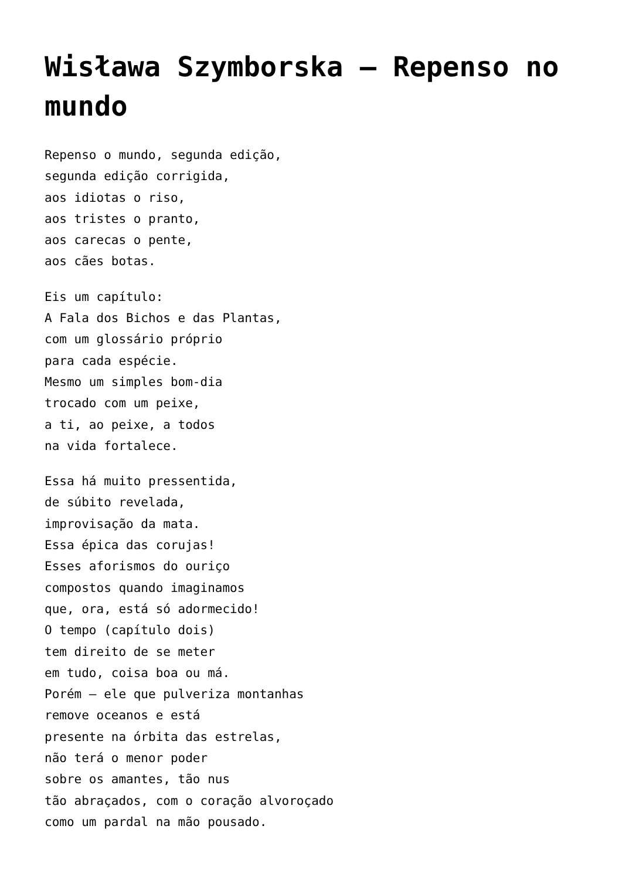Wisława Szymborska – Repenso no mundo
Repenso o mundo, segunda edição,
segunda edição corrigida,
aos idiotas o riso,
aos tristes o pranto,
aos carecas o pente,
aos cães botas.
Eis um capítulo:
A Fala dos Bichos e das Plantas,
com um glossário próprio
para cada espécie.
Mesmo um simples bom-dia
trocado com um peixe,
a ti, ao peixe, a todos
na vida fortalece.
Essa há muito pressentida,
de súbito revelada,
improvisação da mata.
Essa épica das corujas!
Esses aforismos do ouriço
compostos quando imaginamos
que, ora, está só adormecido!
O tempo (capítulo dois)
tem direito de se meter
em tudo, coisa boa ou má.
Porém – ele que pulveriza montanhas
remove oceanos e está
presente na órbita das estrelas,
não terá o menor poder
sobre os amantes, tão nus
tão abraçados, com o coração alvoroçado
como um pardal na mão pousado.